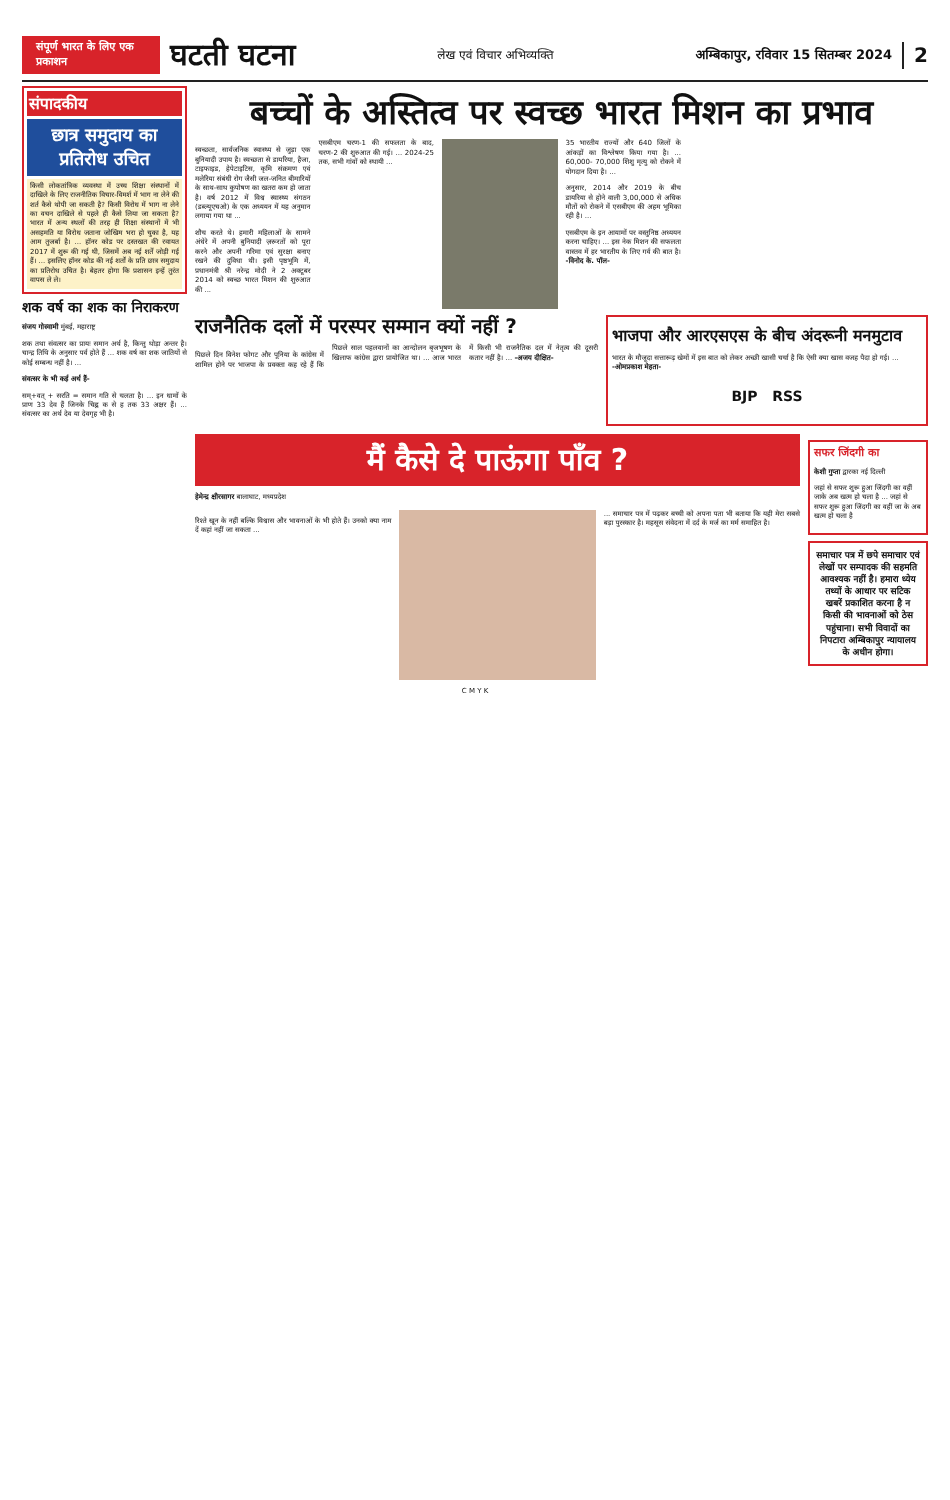संपूर्ण भारत के लिए एक प्रकाशन
घटती घटना
लेख एवं विचार अभिव्यक्ति
अम्बिकापुर, रविवार 15 सितम्बर 2024
2
संपादकीय
छात्र समुदाय का प्रतिरोध उचित
किसी लोकतांत्रिक व्यवस्था में उच्च शिक्षा संस्थानों में दाखिले के लिए राजनीतिक विचार-विमर्श में भाग ना लेने की शर्त कैसे थोपी जा सकती है? किसी विरोध में भाग ना लेने का वचन दाखिले से पहले ही कैसे लिया जा सकता है? भारत में अन्य स्थलों की तरह ही शिक्षा संस्थानों में भी असहमति या विरोध जताना जोखिम भरा हो चुका है, यह आम तुजर्बा है। ... हॉनर कोड पर दस्तखत की रवायत 2017 में शुरू की गई थी, जिसमें अब नई शर्तें जोड़ी गई हैं। ... इसलिए हॉनर कोड की नई शर्तों के प्रति छात्र समुदाय का प्रतिरोध उचित है। बेहतर होगा कि प्रशासन इन्हें तुरंत वापस ले ले।
शक वर्ष का शक का निराकरण
संजय गोस्वामी मुंबई, महाराष्ट्र
शक तथा संवत्सर का प्रायः समान अर्थ है, किन्तु थोड़ा अन्तर है। चान्द्र तिथि के अनुसार पर्व होते हैं ... शक वर्ष का शक जातियों से कोई सम्बन्ध नहीं है। ...
संवत्सर के भी कई अर्थ हैं-
सम्+वत् + सरति = समान गति से चलता है। ... इन धामों के प्राण 33 देव हैं जिनके चिह्न क से ह तक 33 अक्षर हैं। ... संवत्सर का अर्थ देव या देवगृह भी है।
बच्चों के अस्तित्व पर स्वच्छ भारत मिशन का प्रभाव
स्वच्छता, सार्वजनिक स्वास्थ्य से जुड़ा एक बुनियादी उपाय है। स्वच्छता से डायरिया, हैजा, टाइफाइड, हेपेटाइटिस, कृमि संक्रमण एवं मलेरिया संबंधी रोग जैसी जल-जनित बीमारियों के साथ-साथ कुपोषण का खतरा कम हो जाता है। वर्ष 2012 में विश्व स्वास्थ्य संगठन (डब्ल्यूएचओ) के एक अध्ययन में यह अनुमान लगाया गया था ...
शौच करते थे। हमारी महिलाओं के सामने अंधेरे में अपनी बुनियादी ज़रूरतों को पूरा करने और अपनी गरिमा एवं सुरक्षा बनाए रखने की दुविधा थी। इसी पृष्ठभूमि में, प्रधानमंत्री श्री नरेन्द्र मोदी ने 2 अक्टूबर 2014 को स्वच्छ भारत मिशन की शुरुआत की ...
एसबीएम चरण-1 की सफलता के बाद, चरण-2 की शुरुआत की गई। ... 2024-25 तक, सभी गांवों को स्थायी ...
35 भारतीय राज्यों और 640 जिलों के आंकड़ों का विश्लेषण किया गया है। ... 60,000- 70,000 शिशु मृत्यु को रोकने में योगदान दिया है। ...
अनुसार, 2014 और 2019 के बीच डायरिया से होने वाली 3,00,000 से अधिक मौतों को रोकने में एसबीएम की अहम भूमिका रही है। ...
एसबीएम के इन आयामों पर वस्तुनिष्ठ अध्ययन करना चाहिए। ... इस नेक मिशन की सफलता वास्तव में हर भारतीय के लिए गर्व की बात है। -विनोद के. पॉल-
राजनैतिक दलों में परस्पर सम्मान क्यों नहीं ?
पिछले दिन विनेश फोगट और पूनिया के कांग्रेस में शामिल होने पर भाजपा के प्रवक्ता कह रहे हैं कि पिछले साल पहलवानों का आन्दोलन बृजभूषण के खिलाफ कांग्रेस द्वारा प्रायोजित था। ... आज भारत में किसी भी राजनैतिक दल में नेतृत्व की दूसरी कतार नहीं है। ... -अजय दीक्षित-
भाजपा और आरएसएस के बीच अंदरूनी मनमुटाव
भारत के मौजूदा सत्तारूढ़ खेमों में इस बात को लेकर अच्छी खासी चर्चा है कि ऐसी क्या खास वजह पैदा हो गई। ... -ओमप्रकाश मेहता-
BJP RSS
मैं कैसे दे पाऊंगा पाँव ?
हेमेन्द्र क्षीरसागर बालाघाट, मध्यप्रदेश
रिश्ते खून के नहीं बल्कि विश्वास और भावनाओं के भी होते हैं। उनको क्या नाम दें कहां नहीं जा सकता ...
... समाचार पत्र में पढ़कर बच्ची को अपना पता भी बताया कि यही मेरा सबसे बड़ा पुरस्कार है। महसूस संवेदना में दर्द के मर्ज का मर्म समाहित है।
सफर जिंदगी का
केशी गुप्ता द्वारका नई दिल्ली
जहां से सफर शुरू हुआ जिंदगी का वहीं जाके अब खत्म हो चला है ... जहां से सफर शुरू हुआ जिंदगी का वहीं जा के अब खत्म हो चला है
समाचार पत्र में छपे समाचार एवं लेखों पर सम्पादक की सहमति आवश्यक नहीं है। हमारा ध्येय तथ्यों के आधार पर सटिक खबरें प्रकाशित करना है न किसी की भावनाओं को ठेस पहुंचाना। सभी विवादों का निपटारा अम्बिकापुर न्यायालय के अधीन होगा।
C M Y K